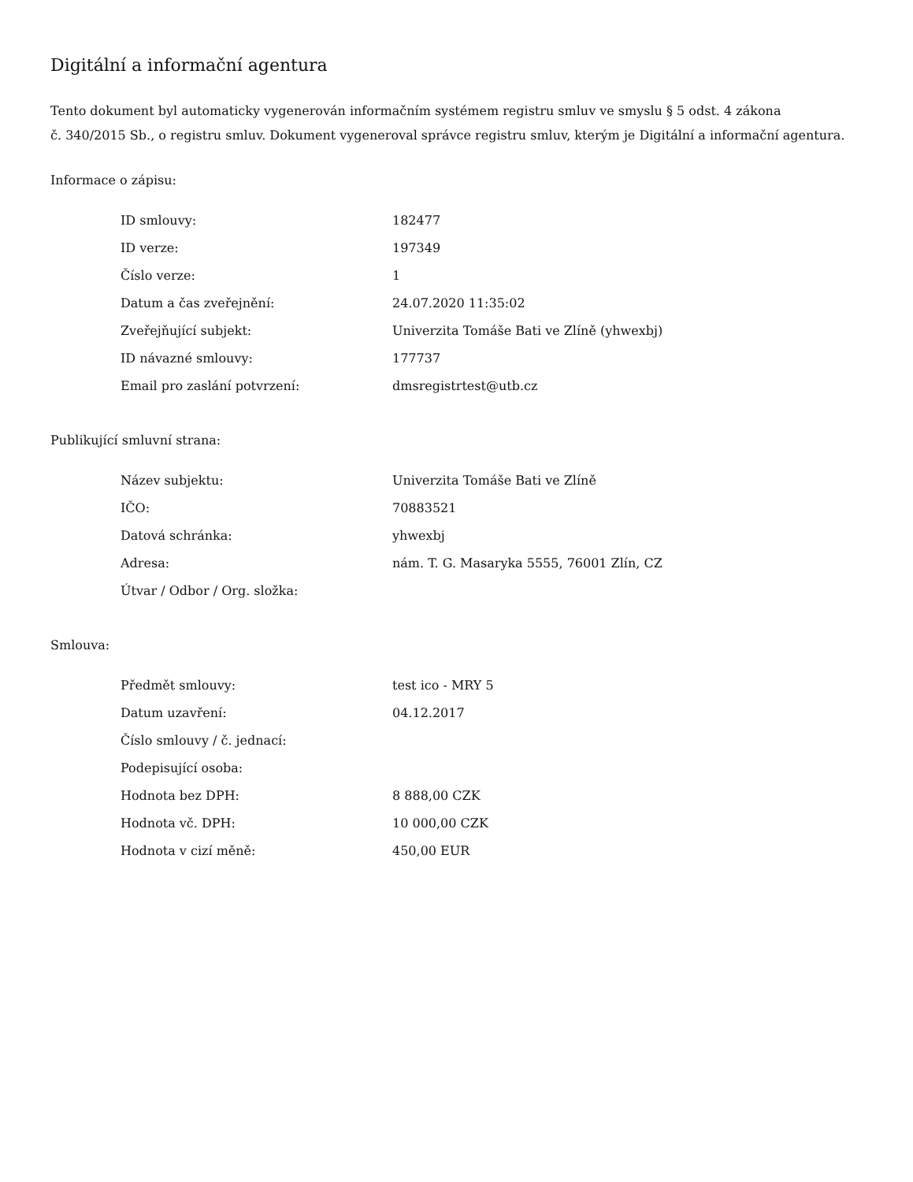Digitální a informační agentura
Tento dokument byl automaticky vygenerován informačním systémem registru smluv ve smyslu § 5 odst. 4 zákona
č. 340/2015 Sb., o registru smluv. Dokument vygeneroval správce registru smluv, kterým je Digitální a informační agentura.
Informace o zápisu:
| ID smlouvy: | 182477 |
| ID verze: | 197349 |
| Číslo verze: | 1 |
| Datum a čas zveřejnění: | 24.07.2020 11:35:02 |
| Zveřejňující subjekt: | Univerzita Tomáše Bati ve Zlíně (yhwexbj) |
| ID návazné smlouvy: | 177737 |
| Email pro zaslání potvrzení: | dmsregistrtest@utb.cz |
Publikující smluvní strana:
| Název subjektu: | Univerzita Tomáše Bati ve Zlíně |
| IČO: | 70883521 |
| Datová schránka: | yhwexbj |
| Adresa: | nám. T. G. Masaryka 5555, 76001 Zlín, CZ |
| Útvar / Odbor / Org. složka: | |
Smlouva:
| Předmět smlouvy: | test ico - MRY 5 |
| Datum uzavření: | 04.12.2017 |
| Číslo smlouvy / č. jednací: | |
| Podepisující osoba: | |
| Hodnota bez DPH: | 8 888,00 CZK |
| Hodnota vč. DPH: | 10 000,00 CZK |
| Hodnota v cizí měně: | 450,00 EUR |